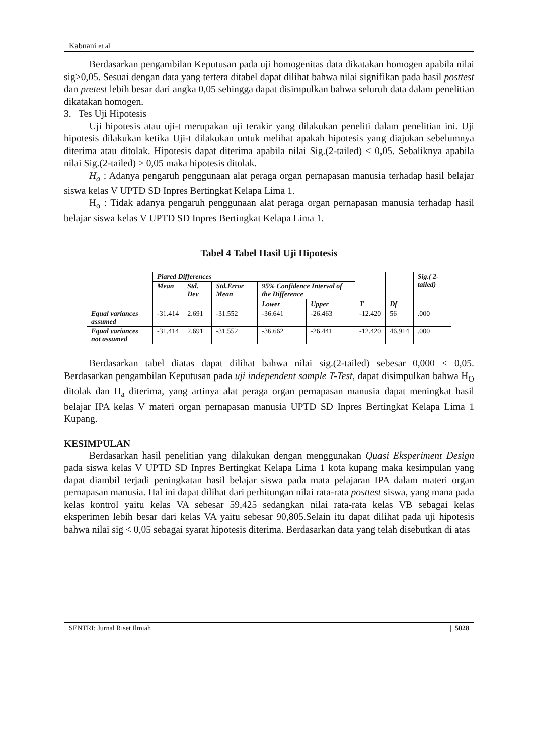Kabnani et al
Berdasarkan pengambilan Keputusan pada uji homogenitas data dikatakan homogen apabila nilai sig>0,05. Sesuai dengan data yang tertera ditabel dapat dilihat bahwa nilai signifikan pada hasil posttest dan pretest lebih besar dari angka 0,05 sehingga dapat disimpulkan bahwa seluruh data dalam penelitian dikatakan homogen.
3. Tes Uji Hipotesis
Uji hipotesis atau uji-t merupakan uji terakir yang dilakukan peneliti dalam penelitian ini. Uji hipotesis dilakukan ketika Uji-t dilakukan untuk melihat apakah hipotesis yang diajukan sebelumnya diterima atau ditolak. Hipotesis dapat diterima apabila nilai Sig.(2-tailed) < 0,05. Sebaliknya apabila nilai Sig.(2-tailed) > 0,05 maka hipotesis ditolak.
H<sub>a</sub> : Adanya pengaruh penggunaan alat peraga organ pernapasan manusia terhadap hasil belajar siswa kelas V UPTD SD Inpres Bertingkat Kelapa Lima 1.
H<sub>o</sub> : Tidak adanya pengaruh penggunaan alat peraga organ pernapasan manusia terhadap hasil belajar siswa kelas V UPTD SD Inpres Bertingkat Kelapa Lima 1.
Tabel 4 Tabel Hasil Uji Hipotesis
| | Piared Differences | | | | | | | Sig.( 2-tailed) |
| --- | --- | --- | --- | --- | --- | --- | --- | --- |
| | Mean | Std. Dev | Std.Error Mean | 95% Confidence Interval of the Difference | | | | |
| | | | | Lower | Upper | T | Df | |
| Equal variances assumed | -31.414 | 2.691 | -31.552 | -36.641 | -26.463 | -12.420 | 56 | .000 |
| Equal variances not assumed | -31.414 | 2.691 | -31.552 | -36.662 | -26.441 | -12.420 | 46.914 | .000 |
Berdasarkan tabel diatas dapat dilihat bahwa nilai sig.(2-tailed) sebesar 0,000 < 0,05. Berdasarkan pengambilan Keputusan pada uji independent sample T-Test, dapat disimpulkan bahwa H<sub>O</sub> ditolak dan H<sub>a</sub> diterima, yang artinya alat peraga organ pernapasan manusia dapat meningkat hasil belajar IPA kelas V materi organ pernapasan manusia UPTD SD Inpres Bertingkat Kelapa Lima 1 Kupang.
KESIMPULAN
Berdasarkan hasil penelitian yang dilakukan dengan menggunakan Quasi Eksperiment Design pada siswa kelas V UPTD SD Inpres Bertingkat Kelapa Lima 1 kota kupang maka kesimpulan yang dapat diambil terjadi peningkatan hasil belajar siswa pada mata pelajaran IPA dalam materi organ pernapasan manusia. Hal ini dapat dilihat dari perhitungan nilai rata-rata posttest siswa, yang mana pada kelas kontrol yaitu kelas VA sebesar 59,425 sedangkan nilai rata-rata kelas VB sebagai kelas eksperimen lebih besar dari kelas VA yaitu sebesar 90,805.Selain itu dapat dilihat pada uji hipotesis bahwa nilai sig < 0,05 sebagai syarat hipotesis diterima. Berdasarkan data yang telah disebutkan di atas
SENTRI: Jurnal Riset Ilmiah | 5028